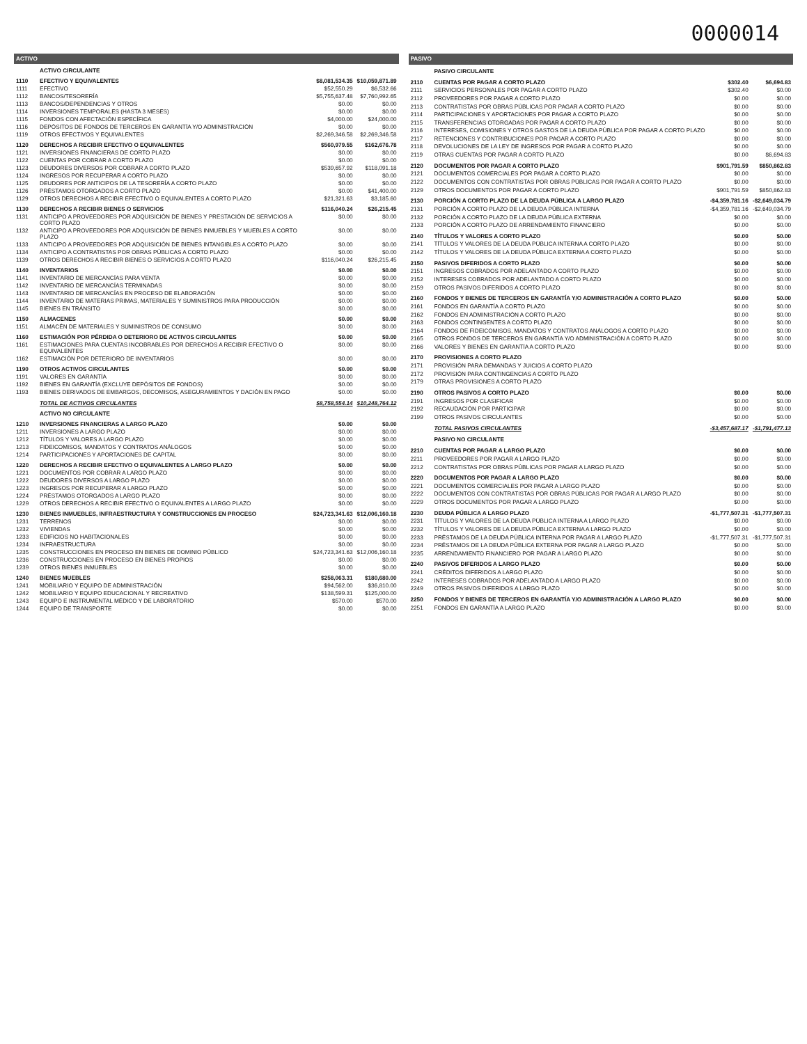0000014
| ACTIVO | | | |
| --- | --- | --- | --- |
| | ACTIVO CIRCULANTE | | |
| 1110 | EFECTIVO Y EQUIVALENTES | $8,081,534.35 | $10,059,871.89 |
| 1111 | EFECTIVO | $52,550.29 | $6,532.66 |
| 1112 | BANCOS/TESORERÍA | $5,755,637.48 | $7,760,992.65 |
| 1113 | BANCOS/DEPENDENCIAS Y OTROS | $0.00 | $0.00 |
| 1114 | INVERSIONES TEMPORALES (HASTA 3 MESES) | $0.00 | $0.00 |
| 1115 | FONDOS CON AFECTACIÓN ESPECÍFICA | $4,000.00 | $24,000.00 |
| 1116 | DEPÓSITOS DE FONDOS DE TERCEROS EN GARANTÍA Y/O ADMINISTRACIÓN | $0.00 | $0.00 |
| 1119 | OTROS EFECTIVOS Y EQUIVALENTES | $2,269,346.58 | $2,269,346.58 |
| 1120 | DERECHOS A RECIBIR EFECTIVO O EQUIVALENTES | $560,979.55 | $162,676.78 |
| 1121 | INVERSIONES FINANCIERAS DE CORTO PLAZO | $0.00 | $0.00 |
| 1122 | CUENTAS POR COBRAR A CORTO PLAZO | $0.00 | $0.00 |
| 1123 | DEUDORES DIVERSOS POR COBRAR A CORTO PLAZO | $539,657.92 | $118,091.18 |
| 1124 | INGRESOS POR RECUPERAR A CORTO PLAZO | $0.00 | $0.00 |
| 1125 | DEUDORES POR ANTICIPOS DE LA TESORERÍA A CORTO PLAZO | $0.00 | $0.00 |
| 1126 | PRÉSTAMOS OTORGADOS A CORTO PLAZO | $0.00 | $41,400.00 |
| 1129 | OTROS DERECHOS A RECIBIR EFECTIVO O EQUIVALENTES A CORTO PLAZO | $21,321.63 | $3,185.60 |
| 1130 | DERECHOS A RECIBIR BIENES O SERVICIOS | $116,040.24 | $26,215.45 |
| 1131 | ANTICIPO A PROVEEDORES POR ADQUISICIÓN DE BIENES Y PRESTACIÓN DE SERVICIOS A CORTO PLAZO | $0.00 | $0.00 |
| 1132 | ANTICIPO A PROVEEDORES POR ADQUISICIÓN DE BIENES INMUEBLES Y MUEBLES A CORTO PLAZO | $0.00 | $0.00 |
| 1133 | ANTICIPO A PROVEEDORES POR ADQUISICIÓN DE BIENES INTANGIBLES A CORTO PLAZO | $0.00 | $0.00 |
| 1134 | ANTICIPO A CONTRATISTAS POR OBRAS PÚBLICAS A CORTO PLAZO | $0.00 | $0.00 |
| 1139 | OTROS DERECHOS A RECIBIR BIENES O SERVICIOS A CORTO PLAZO | $116,040.24 | $26,215.45 |
| 1140 | INVENTARIOS | $0.00 | $0.00 |
| 1141 | INVENTARIO DE MERCANCÍAS PARA VENTA | $0.00 | $0.00 |
| 1142 | INVENTARIO DE MERCANCÍAS TERMINADAS | $0.00 | $0.00 |
| 1143 | INVENTARIO DE MERCANCÍAS EN PROCESO DE ELABORACIÓN | $0.00 | $0.00 |
| 1144 | INVENTARIO DE MATERIAS PRIMAS, MATERIALES Y SUMINISTROS PARA PRODUCCIÓN | $0.00 | $0.00 |
| 1145 | BIENES EN TRÁNSITO | $0.00 | $0.00 |
| 1150 | ALMACENES | $0.00 | $0.00 |
| 1151 | ALMACÉN DE MATERIALES Y SUMINISTROS DE CONSUMO | $0.00 | $0.00 |
| 1160 | ESTIMACIÓN POR PÉRDIDA O DETERIORO DE ACTIVOS CIRCULANTES | $0.00 | $0.00 |
| 1161 | ESTIMACIONES PARA CUENTAS INCOBRABLES POR DERECHOS A RECIBIR EFECTIVO O EQUIVALENTES | $0.00 | $0.00 |
| 1162 | ESTIMACIÓN POR DETERIORO DE INVENTARIOS | $0.00 | $0.00 |
| 1190 | OTROS ACTIVOS CIRCULANTES | $0.00 | $0.00 |
| 1191 | VALORES EN GARANTÍA | $0.00 | $0.00 |
| 1192 | BIENES EN GARANTÍA (EXCLUYE DEPÓSITOS DE FONDOS) | $0.00 | $0.00 |
| 1193 | BIENES DERIVADOS DE EMBARGOS, DECOMISOS, ASEGURAMIENTOS Y DACIÓN EN PAGO | $0.00 | $0.00 |
| | TOTAL DE ACTIVOS CIRCULANTES | $8,758,554.14 | $10,248,764.12 |
| | ACTIVO NO CIRCULANTE | | |
| 1210 | INVERSIONES FINANCIERAS A LARGO PLAZO | $0.00 | $0.00 |
| 1211 | INVERSIONES A LARGO PLAZO | $0.00 | $0.00 |
| 1212 | TÍTULOS Y VALORES A LARGO PLAZO | $0.00 | $0.00 |
| 1213 | FIDEICOMISOS, MANDATOS Y CONTRATOS ANÁLOGOS | $0.00 | $0.00 |
| 1214 | PARTICIPACIONES Y APORTACIONES DE CAPITAL | $0.00 | $0.00 |
| 1220 | DERECHOS A RECIBIR EFECTIVO O EQUIVALENTES A LARGO PLAZO | $0.00 | $0.00 |
| 1221 | DOCUMENTOS POR COBRAR A LARGO PLAZO | $0.00 | $0.00 |
| 1222 | DEUDORES DIVERSOS A LARGO PLAZO | $0.00 | $0.00 |
| 1223 | INGRESOS POR RECUPERAR A LARGO PLAZO | $0.00 | $0.00 |
| 1224 | PRÉSTAMOS OTORGADOS A LARGO PLAZO | $0.00 | $0.00 |
| 1229 | OTROS DERECHOS A RECIBIR EFECTIVO O EQUIVALENTES A LARGO PLAZO | $0.00 | $0.00 |
| 1230 | BIENES INMUEBLES, INFRAESTRUCTURA Y CONSTRUCCIONES EN PROCESO | $24,723,341.63 | $12,006,160.18 |
| 1231 | TERRENOS | $0.00 | $0.00 |
| 1232 | VIVIENDAS | $0.00 | $0.00 |
| 1233 | EDIFICIOS NO HABITACIONALES | $0.00 | $0.00 |
| 1234 | INFRAESTRUCTURA | $0.00 | $0.00 |
| 1235 | CONSTRUCCIONES EN PROCESO EN BIENES DE DOMINIO PÚBLICO | $24,723,341.63 | $12,006,160.18 |
| 1236 | CONSTRUCCIONES EN PROCESO EN BIENES PROPIOS | $0.00 | $0.00 |
| 1239 | OTROS BIENES INMUEBLES | $0.00 | $0.00 |
| 1240 | BIENES MUEBLES | $258,063.31 | $180,680.00 |
| 1241 | MOBILIARIO Y EQUIPO DE ADMINISTRACIÓN | $94,562.00 | $36,810.00 |
| 1242 | MOBILIARIO Y EQUIPO EDUCACIONAL Y RECREATIVO | $138,599.31 | $125,000.00 |
| 1243 | EQUIPO E INSTRUMENTAL MÉDICO Y DE LABORATORIO | $570.00 | $570.00 |
| 1244 | EQUIPO DE TRANSPORTE | $0.00 | $0.00 |
| PASIVO | | | |
| --- | --- | --- | --- |
| | PASIVO CIRCULANTE | | |
| 2110 | CUENTAS POR PAGAR A CORTO PLAZO | $302.40 | $6,694.83 |
| 2111 | SERVICIOS PERSONALES POR PAGAR A CORTO PLAZO | $302.40 | $0.00 |
| 2112 | PROVEEDORES POR PAGAR A CORTO PLAZO | $0.00 | $0.00 |
| 2113 | CONTRATISTAS POR OBRAS PÚBLICAS POR PAGAR A CORTO PLAZO | $0.00 | $0.00 |
| 2114 | PARTICIPACIONES Y APORTACIONES POR PAGAR A CORTO PLAZO | $0.00 | $0.00 |
| 2115 | TRANSFERENCIAS OTORGADAS POR PAGAR A CORTO PLAZO | $0.00 | $0.00 |
| 2116 | INTERESES, COMISIONES Y OTROS GASTOS DE LA DEUDA PÚBLICA POR PAGAR A CORTO PLAZO | $0.00 | $0.00 |
| 2117 | RETENCIONES Y CONTRIBUCIONES POR PAGAR A CORTO PLAZO | $0.00 | $0.00 |
| 2118 | DEVOLUCIONES DE LA LEY DE INGRESOS POR PAGAR A CORTO PLAZO | $0.00 | $0.00 |
| 2119 | OTRAS CUENTAS POR PAGAR A CORTO PLAZO | $0.00 | $6,694.83 |
| 2120 | DOCUMENTOS POR PAGAR A CORTO PLAZO | $901,791.59 | $850,862.83 |
| 2121 | DOCUMENTOS COMERCIALES POR PAGAR A CORTO PLAZO | $0.00 | $0.00 |
| 2122 | DOCUMENTOS CON CONTRATISTAS POR OBRAS PÚBLICAS POR PAGAR A CORTO PLAZO | $0.00 | $0.00 |
| 2129 | OTROS DOCUMENTOS POR PAGAR A CORTO PLAZO | $901,791.59 | $850,862.83 |
| 2130 | PORCIÓN A CORTO PLAZO DE LA DEUDA PÚBLICA A LARGO PLAZO | -$4,359,781.16 | -$2,649,034.79 |
| 2131 | PORCIÓN A CORTO PLAZO DE LA DEUDA PÚBLICA INTERNA | -$4,359,781.16 | -$2,649,034.79 |
| 2132 | PORCIÓN A CORTO PLAZO DE LA DEUDA PÚBLICA EXTERNA | $0.00 | $0.00 |
| 2133 | PORCIÓN A CORTO PLAZO DE ARRENDAMIENTO FINANCIERO | $0.00 | $0.00 |
| 2140 | TÍTULOS Y VALORES A CORTO PLAZO | $0.00 | $0.00 |
| 2141 | TÍTULOS Y VALORES DE LA DEUDA PÚBLICA INTERNA A CORTO PLAZO | $0.00 | $0.00 |
| 2142 | TÍTULOS Y VALORES DE LA DEUDA PÚBLICA EXTERNA A CORTO PLAZO | $0.00 | $0.00 |
| 2150 | PASIVOS DIFERIDOS A CORTO PLAZO | $0.00 | $0.00 |
| 2151 | INGRESOS COBRADOS POR ADELANTADO A CORTO PLAZO | $0.00 | $0.00 |
| 2152 | INTERESES COBRADOS POR ADELANTADO A CORTO PLAZO | $0.00 | $0.00 |
| 2159 | OTROS PASIVOS DIFERIDOS A CORTO PLAZO | $0.00 | $0.00 |
| 2160 | FONDOS Y BIENES DE TERCEROS EN GARANTÍA Y/O ADMINISTRACIÓN A CORTO PLAZO | $0.00 | $0.00 |
| 2161 | FONDOS EN GARANTÍA A CORTO PLAZO | $0.00 | $0.00 |
| 2162 | FONDOS EN ADMINISTRACIÓN A CORTO PLAZO | $0.00 | $0.00 |
| 2163 | FONDOS CONTINGENTES A CORTO PLAZO | $0.00 | $0.00 |
| 2164 | FONDOS DE FIDEICOMISOS, MANDATOS Y CONTRATOS ANÁLOGOS A CORTO PLAZO | $0.00 | $0.00 |
| 2165 | OTROS FONDOS DE TERCEROS EN GARANTÍA Y/O ADMINISTRACIÓN A CORTO PLAZO | $0.00 | $0.00 |
| 2166 | VALORES Y BIENES EN GARANTÍA A CORTO PLAZO | $0.00 | $0.00 |
| 2170 | PROVISIONES A CORTO PLAZO | | |
| 2171 | PROVISIÓN PARA DEMANDAS Y JUICIOS A CORTO PLAZO | | |
| 2172 | PROVISIÓN PARA CONTINGENCIAS A CORTO PLAZO | | |
| 2179 | OTRAS PROVISIONES A CORTO PLAZO | | |
| 2190 | OTROS PASIVOS A CORTO PLAZO | $0.00 | $0.00 |
| 2191 | INGRESOS POR CLASIFICAR | $0.00 | $0.00 |
| 2192 | RECAUDACIÓN POR PARTICIPAR | $0.00 | $0.00 |
| 2199 | OTROS PASIVOS CIRCULANTES | $0.00 | $0.00 |
| | TOTAL PASIVOS CIRCULANTES | -$3,457,687.17 | -$1,791,477.13 |
| | PASIVO NO CIRCULANTE | | |
| 2210 | CUENTAS POR PAGAR A LARGO PLAZO | $0.00 | $0.00 |
| 2211 | PROVEEDORES POR PAGAR A LARGO PLAZO | $0.00 | $0.00 |
| 2212 | CONTRATISTAS POR OBRAS PÚBLICAS POR PAGAR A LARGO PLAZO | $0.00 | $0.00 |
| 2220 | DOCUMENTOS POR PAGAR A LARGO PLAZO | $0.00 | $0.00 |
| 2221 | DOCUMENTOS COMERCIALES POR PAGAR A LARGO PLAZO | $0.00 | $0.00 |
| 2222 | DOCUMENTOS CON CONTRATISTAS POR OBRAS PÚBLICAS POR PAGAR A LARGO PLAZO | $0.00 | $0.00 |
| 2229 | OTROS DOCUMENTOS POR PAGAR A LARGO PLAZO | $0.00 | $0.00 |
| 2230 | DEUDA PÚBLICA A LARGO PLAZO | -$1,777,507.31 | -$1,777,507.31 |
| 2231 | TÍTULOS Y VALORES DE LA DEUDA PÚBLICA INTERNA A LARGO PLAZO | $0.00 | $0.00 |
| 2232 | TÍTULOS Y VALORES DE LA DEUDA PÚBLICA EXTERNA A LARGO PLAZO | $0.00 | $0.00 |
| 2233 | PRÉSTAMOS DE LA DEUDA PÚBLICA INTERNA POR PAGAR A LARGO PLAZO | -$1,777,507.31 | -$1,777,507.31 |
| 2234 | PRÉSTAMOS DE LA DEUDA PÚBLICA EXTERNA POR PAGAR A LARGO PLAZO | $0.00 | $0.00 |
| 2235 | ARRENDAMIENTO FINANCIERO POR PAGAR A LARGO PLAZO | $0.00 | $0.00 |
| 2240 | PASIVOS DIFERIDOS A LARGO PLAZO | $0.00 | $0.00 |
| 2241 | CRÉDITOS DIFERIDOS A LARGO PLAZO | $0.00 | $0.00 |
| 2242 | INTERESES COBRADOS POR ADELANTADO A LARGO PLAZO | $0.00 | $0.00 |
| 2249 | OTROS PASIVOS DIFERIDOS A LARGO PLAZO | $0.00 | $0.00 |
| 2250 | FONDOS Y BIENES DE TERCEROS EN GARANTÍA Y/O ADMINISTRACIÓN A LARGO PLAZO | $0.00 | $0.00 |
| 2251 | FONDOS EN GARANTÍA A LARGO PLAZO | $0.00 | $0.00 |